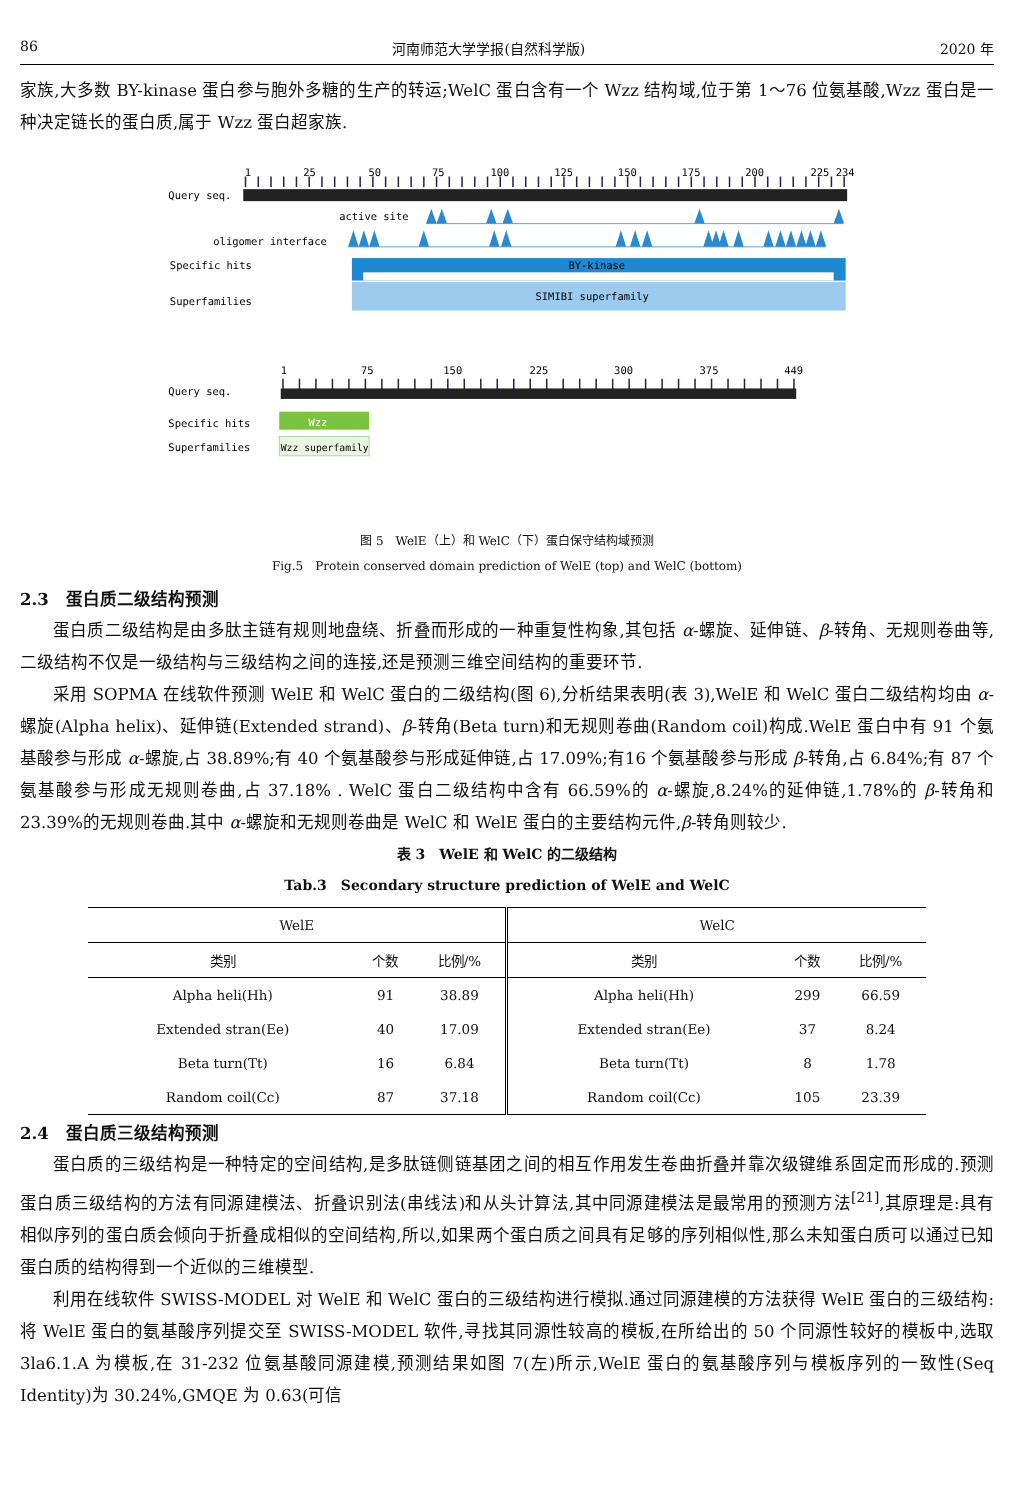86 河南师范大学学报(自然科学版) 2020 年
家族,大多数 BY-kinase 蛋白参与胞外多糖的生产的转运;WelC 蛋白含有一个 Wzz 结构域,位于第 1～76 位氨基酸,Wzz 蛋白是一种决定链长的蛋白质,属于 Wzz 蛋白超家族.
1
25
50
75
100
125
150
175
200
225 234
Query seq.
active site
oligomer interface
Specific hits
BY-kinase
Superfamilies
SIMIBI superfamily
1
75
150
225
300
375
449
Query seq.
Specific hits
Wzz
Superfamilies
Wzz superfamily
图 5　WelE（上）和 WelC（下）蛋白保守结构域预测
Fig.5　Protein conserved domain prediction of WelE (top) and WelC (bottom)
2.3　蛋白质二级结构预测
蛋白质二级结构是由多肽主链有规则地盘绕、折叠而形成的一种重复性构象,其包括 α-螺旋、延伸链、β-转角、无规则卷曲等,二级结构不仅是一级结构与三级结构之间的连接,还是预测三维空间结构的重要环节.
采用 SOPMA 在线软件预测 WelE 和 WelC 蛋白的二级结构(图 6),分析结果表明(表 3),WelE 和 WelC 蛋白二级结构均由 α-螺旋(Alpha helix)、延伸链(Extended strand)、β-转角(Beta turn)和无规则卷曲(Random coil)构成.WelE 蛋白中有 91 个氨基酸参与形成 α-螺旋,占 38.89%;有 40 个氨基酸参与形成延伸链,占 17.09%;有16 个氨基酸参与形成 β-转角,占 6.84%;有 87 个氨基酸参与形成无规则卷曲,占 37.18% . WelC 蛋白二级结构中含有 66.59%的 α-螺旋,8.24%的延伸链,1.78%的 β-转角和 23.39%的无规则卷曲.其中 α-螺旋和无规则卷曲是 WelC 和 WelE 蛋白的主要结构元件,β-转角则较少.
表 3　WelE 和 WelC 的二级结构
Tab.3　Secondary structure prediction of WelE and WelC
| WelE | | | WelC | | |
| --- | --- | --- | --- | --- | --- |
| 类别 | 个数 | 比例/% | 类别 | 个数 | 比例/% |
| Alpha heli(Hh) | 91 | 38.89 | Alpha heli(Hh) | 299 | 66.59 |
| Extended stran(Ee) | 40 | 17.09 | Extended stran(Ee) | 37 | 8.24 |
| Beta turn(Tt) | 16 | 6.84 | Beta turn(Tt) | 8 | 1.78 |
| Random coil(Cc) | 87 | 37.18 | Random coil(Cc) | 105 | 23.39 |
2.4　蛋白质三级结构预测
蛋白质的三级结构是一种特定的空间结构,是多肽链侧链基团之间的相互作用发生卷曲折叠并靠次级键维系固定而形成的.预测蛋白质三级结构的方法有同源建模法、折叠识别法(串线法)和从头计算法,其中同源建模法是最常用的预测方法<sup>[21]</sup>,其原理是:具有相似序列的蛋白质会倾向于折叠成相似的空间结构,所以,如果两个蛋白质之间具有足够的序列相似性,那么未知蛋白质可以通过已知蛋白质的结构得到一个近似的三维模型.
利用在线软件 SWISS-MODEL 对 WelE 和 WelC 蛋白的三级结构进行模拟.通过同源建模的方法获得 WelE 蛋白的三级结构:将 WelE 蛋白的氨基酸序列提交至 SWISS-MODEL 软件,寻找其同源性较高的模板,在所给出的 50 个同源性较好的模板中,选取 3la6.1.A 为模板,在 31-232 位氨基酸同源建模,预测结果如图 7(左)所示,WelE 蛋白的氨基酸序列与模板序列的一致性(Seq Identity)为 30.24%,GMQE 为 0.63(可信